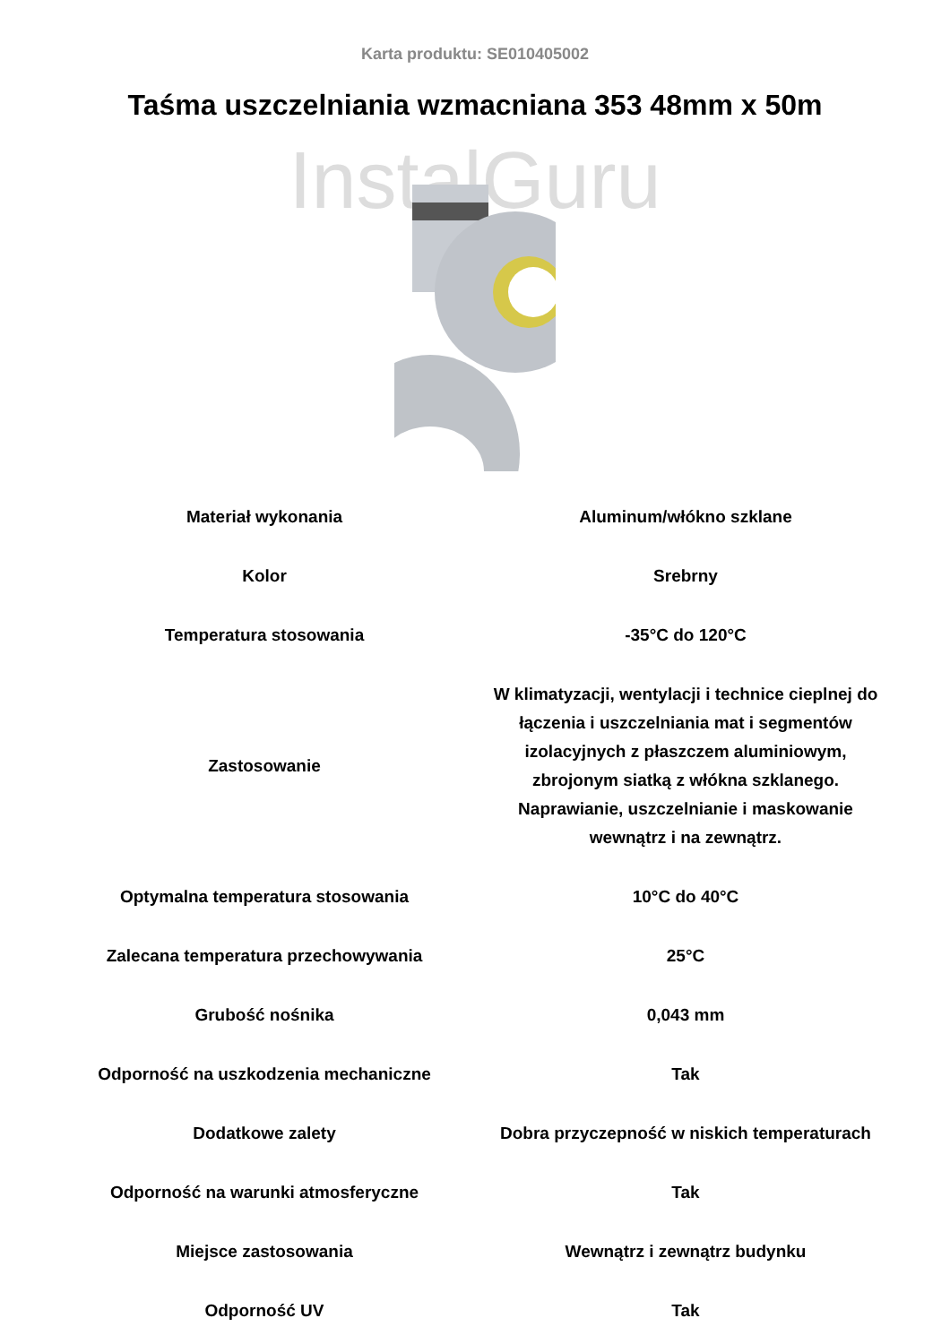Karta produktu: SE010405002
Taśma uszczelniania wzmacniana 353 48mm x 50m
InstalGuru
| Materiał wykonania | Aluminum/włókno szklane |
| Kolor | Srebrny |
| Temperatura stosowania | -35°C do 120°C |
| Zastosowanie | W klimatyzacji, wentylacji i technice cieplnej do łączenia i uszczelniania mat i segmentów izolacyjnych z płaszczem aluminiowym, zbrojonym siatką z włókna szklanego. Naprawianie, uszczelnianie i maskowanie wewnątrz i na zewnątrz. |
| Optymalna temperatura stosowania | 10°C do 40°C |
| Zalecana temperatura przechowywania | 25°C |
| Grubość nośnika | 0,043 mm |
| Odporność na uszkodzenia mechaniczne | Tak |
| Dodatkowe zalety | Dobra przyczepność w niskich temperaturach |
| Odporność na warunki atmosferyczne | Tak |
| Miejsce zastosowania | Wewnątrz i zewnątrz budynku |
| Odporność UV | Tak |